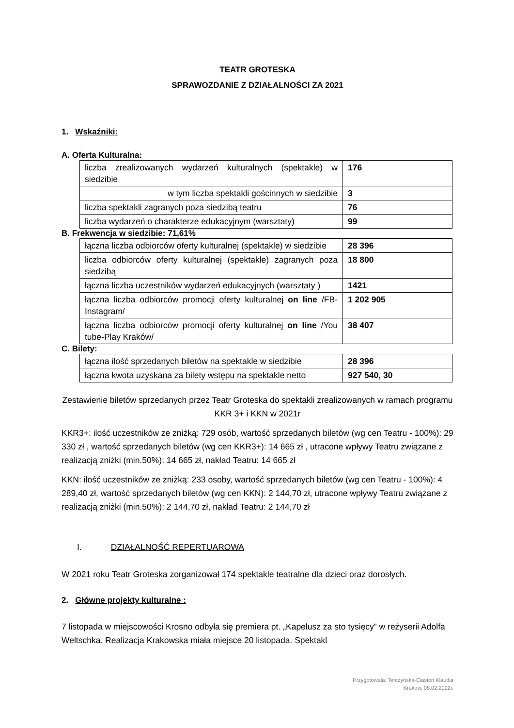TEATR GROTESKA
SPRAWOZDANIE Z DZIAŁALNOŚCI ZA 2021
1. Wskaźniki:
A. Oferta Kulturalna:
| liczba zrealizowanych wydarzeń kulturalnych (spektakle) w siedzibie | 176 |
| w tym liczba spektakli gościnnych w siedzibie | 3 |
| liczba spektakli zagranych poza siedzibą teatru | 76 |
| liczba wydarzeń o charakterze edukacyjnym (warsztaty) | 99 |
B. Frekwencja w siedzibie: 71,61%
| łączna liczba odbiorców oferty kulturalnej (spektakle) w siedzibie | 28 396 |
| liczba odbiorców oferty kulturalnej (spektakle) zagranych poza siedzibą | 18 800 |
| łączna liczba uczestników wydarzeń edukacyjnych (warsztaty ) | 1421 |
| łączna liczba odbiorców promocji oferty kulturalnej on line /FB-Instagram/ | 1 202 905 |
| łączna liczba odbiorców promocji oferty kulturalnej on line /You tube-Play Kraków/ | 38 407 |
C. Bilety:
| łączna ilość sprzedanych biletów na spektakle w siedzibie | 28 396 |
| łączna kwota uzyskana za bilety wstępu na spektakle netto | 927 540, 30 |
Zestawienie biletów sprzedanych przez Teatr Groteska do spektakli zrealizowanych w ramach programu KKR 3+ i KKN w 2021r
KKR3+: ilość uczestników ze zniżką: 729 osób, wartość sprzedanych biletów (wg cen Teatru - 100%): 29 330 zł , wartość sprzedanych biletów (wg cen KKR3+): 14 665 zł , utracone wpływy Teatru związane z realizacją zniżki (min.50%): 14 665 zł, nakład Teatru: 14 665 zł
KKN: ilość uczestników ze zniżką: 233 osoby, wartość sprzedanych biletów (wg cen Teatru - 100%): 4 289,40 zł, wartość sprzedanych biletów (wg cen KKN): 2 144,70 zł, utracone wpływy Teatru związane z realizacją zniżki (min.50%): 2 144,70 zł, nakład Teatru: 2 144,70 zł
I. DZIAŁALNOŚĆ REPERTUAROWA
W 2021 roku Teatr Groteska zorganizował 174 spektakle teatralne dla dzieci oraz dorosłych.
2. Główne projekty kulturalne :
7 listopada w miejscowości Krosno odbyła się premiera pt. „Kapelusz za sto tysięcy” w reżyserii Adolfa Weltschka. Realizacja Krakowska miała miejsce 20 listopada. Spektakl
Przygotowała: Terczyńska-Ciastoń Klaudia
Kraków, 08.02.2022r.